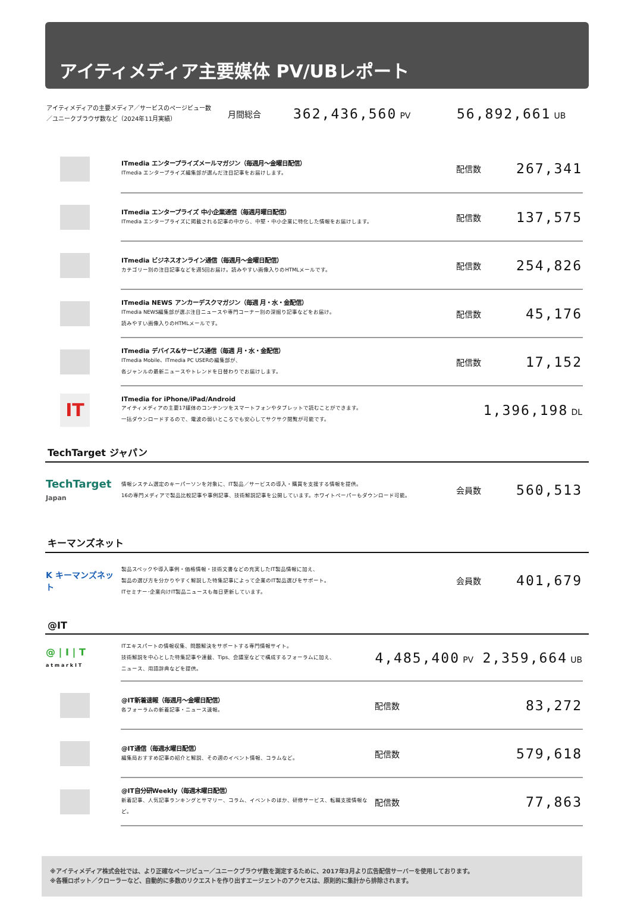アイティメディア主要媒体 PV/UBレポート
アイティメディアの主要メディア／サービスのページビュー数
／ユニークブラウザ数など（2024年11月実績）
月間総合
362,436,560 PV
56,892,661 UB
| | ITmedia エンタープライズメールマガジン（毎週月～金曜日配信） ITmedia エンタープライズ編集部が選んだ注目記事をお届けします。 | 配信数 | 267,341 |
| | ITmedia エンタープライズ 中小企業通信（毎週月曜日配信） ITmedia エンタープライズに掲載される記事の中から、中堅・中小企業に特化した情報をお届けします。 | 配信数 | 137,575 |
| | ITmedia ビジネスオンライン通信（毎週月～金曜日配信） カテゴリー別の注目記事などを週5回お届け。読みやすい画像入りのHTMLメールです。 | 配信数 | 254,826 |
| | ITmedia NEWS アンカーデスクマガジン（毎週 月・水・金配信） ITmedia NEWS編集部が選ぶ注目ニュースや専門コーナー別の深掘り記事などをお届け。 読みやすい画像入りのHTMLメールです。 | 配信数 | 45,176 |
| | ITmedia デバイス&サービス通信（毎週 月・水・金配信） ITmedia Mobile、ITmedia PC USERの編集部が、 各ジャンルの最新ニュースやトレンドを日替わりでお届けします。 | 配信数 | 17,152 |
| IT | ITmedia for iPhone/iPad/Android アイティメディアの主要17媒体のコンテンツをスマートフォンやタブレットで読むことができます。 一括ダウンロードするので、電波の弱いところでも安心してサクサク閲覧が可能です。 | 1,396,198 DL | |
TechTarget ジャパン
| TechTarget Japan | 情報システム選定のキーパーソンを対象に、IT製品／サービスの導入・購買を支援する情報を提供。 16の専門メディアで製品比較記事や事例記事、技術解説記事を公開しています。ホワイトペーパーもダウンロード可能。 | 会員数 | 560,513 |
キーマンズネット
| K キーマンズネット | 製品スペックや導入事例・価格情報・技術文書などの充実したIT製品情報に加え、 製品の選び方を分かりやすく解説した特集記事によって企業のIT製品選びをサポート。 ITセミナー･企業向けIT製品ニュースも毎日更新しています。 | 会員数 | 401,679 |
@IT
| @ / I / T a t m a r k I T | ITエキスパートの情報収集、問題解決をサポートする専門情報サイト。 技術解説を中心とした特集記事や連載、Tips、会議室などで構成するフォーラムに加え、 ニュース、用語辞典などを提供。 | 4,485,400 PV 2,359,664 UB | |
| | @IT新着速報（毎週月～金曜日配信） 各フォーラムの新着記事・ニュース速報。 | 配信数 | 83,272 |
| | @IT通信（毎週水曜日配信） 編集局おすすめ記事の紹介と解説、その週のイベント情報、コラムなど。 | 配信数 | 579,618 |
| | @IT自分研Weekly（毎週木曜日配信） 新着記事、人気記事ランキングとサマリー、コラム、イベントのほか、研修サービス、転職支援情報など。 | 配信数 | 77,863 |
※アイティメディア株式会社では、より正確なページビュー／ユニークブラウザ数を測定するために、2017年3月より広告配信サーバーを使用しております。
※各種ロボット／クローラーなど、自動的に多数のリクエストを作り出すエージェントのアクセスは、原則的に集計から排除されます。